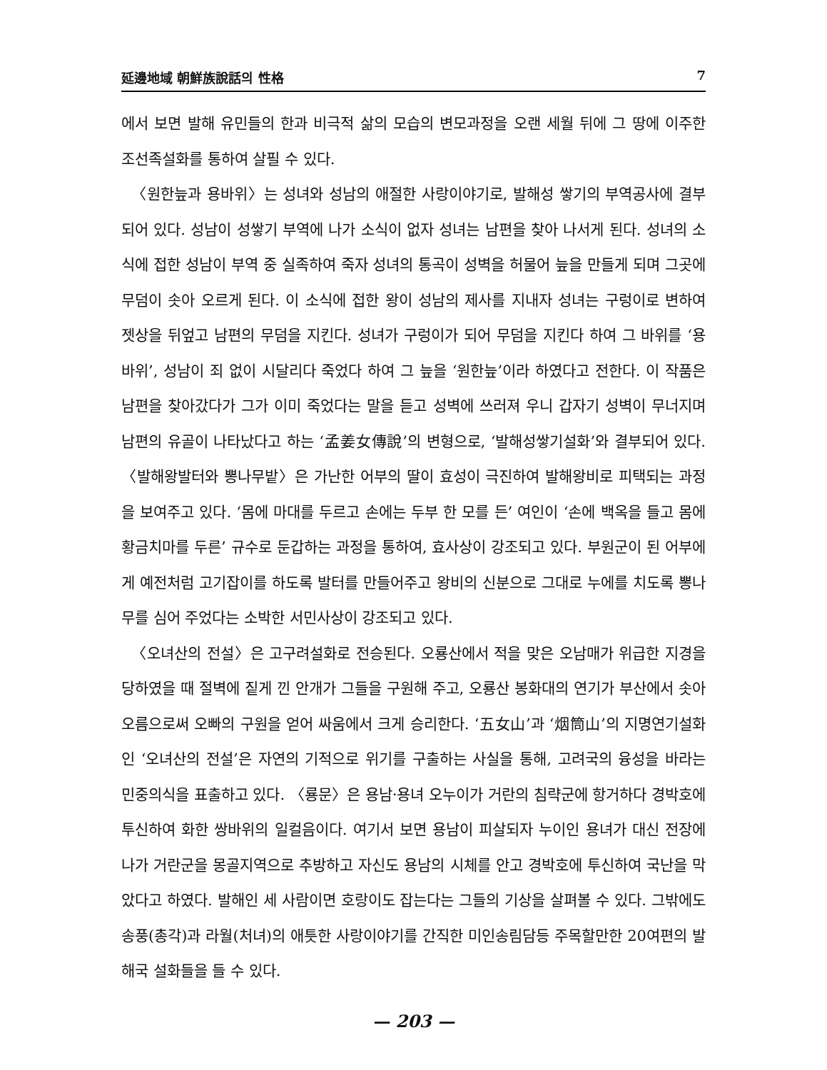延邊地域 朝鮮族說話의 性格 7
에서 보면 발해 유민들의 한과 비극적 삶의 모습의 변모과정을 오랜 세월 뒤에 그 땅에 이주한 조선족설화를 통하여 살필 수 있다.
〈원한늪과 용바위〉는 성녀와 성남의 애절한 사랑이야기로, 발해성 쌓기의 부역공사에 결부되어 있다. 성남이 성쌓기 부역에 나가 소식이 없자 성녀는 남편을 찾아 나서게 된다. 성녀의 소식에 접한 성남이 부역 중 실족하여 죽자 성녀의 통곡이 성벽을 허물어 늪을 만들게 되며 그곳에 무덤이 솟아 오르게 된다. 이 소식에 접한 왕이 성남의 제사를 지내자 성녀는 구렁이로 변하여 젯상을 뒤엎고 남편의 무덤을 지킨다. 성녀가 구렁이가 되어 무덤을 지킨다 하여 그 바위를 ‘용바위’, 성남이 죄 없이 시달리다 죽었다 하여 그 늪을 ‘원한늪’이라 하였다고 전한다. 이 작품은 남편을 찾아갔다가 그가 이미 죽었다는 말을 듣고 성벽에 쓰러져 우니 갑자기 성벽이 무너지며 남편의 유골이 나타났다고 하는 ‘孟姜女傳說’의 변형으로, ‘발해성쌓기설화’와 결부되어 있다. 〈발해왕발터와 뽕나무밭〉은 가난한 어부의 딸이 효성이 극진하여 발해왕비로 피택되는 과정을 보여주고 있다. ‘몸에 마대를 두르고 손에는 두부 한 모를 든’ 여인이 ‘손에 백옥을 들고 몸에 황금치마를 두른’ 규수로 둔갑하는 과정을 통하여, 효사상이 강조되고 있다. 부원군이 된 어부에게 예전처럼 고기잡이를 하도록 발터를 만들어주고 왕비의 신분으로 그대로 누에를 치도록 뽕나무를 심어 주었다는 소박한 서민사상이 강조되고 있다.
〈오녀산의 전설〉은 고구려설화로 전승된다. 오룡산에서 적을 맞은 오남매가 위급한 지경을 당하였을 때 절벽에 짙게 낀 안개가 그들을 구원해 주고, 오룡산 봉화대의 연기가 부산에서 솟아오름으로써 오빠의 구원을 얻어 싸움에서 크게 승리한다. ‘五女山’과 ‘烟筒山’의 지명연기설화인 ‘오녀산의 전설’은 자연의 기적으로 위기를 구출하는 사실을 통해, 고려국의 융성을 바라는 민중의식을 표출하고 있다. 〈룡문〉은 용남·용녀 오누이가 거란의 침략군에 항거하다 경박호에 투신하여 화한 쌍바위의 일컬음이다. 여기서 보면 용남이 피살되자 누이인 용녀가 대신 전장에 나가 거란군을 몽골지역으로 추방하고 자신도 용남의 시체를 안고 경박호에 투신하여 국난을 막았다고 하였다. 발해인 세 사람이면 호랑이도 잡는다는 그들의 기상을 살펴볼 수 있다. 그밖에도 송풍(총각)과 라월(처녀)의 애틋한 사랑이야기를 간직한 미인송림담등 주목할만한 20여편의 발해국 설화들을 들 수 있다.
— 203 —